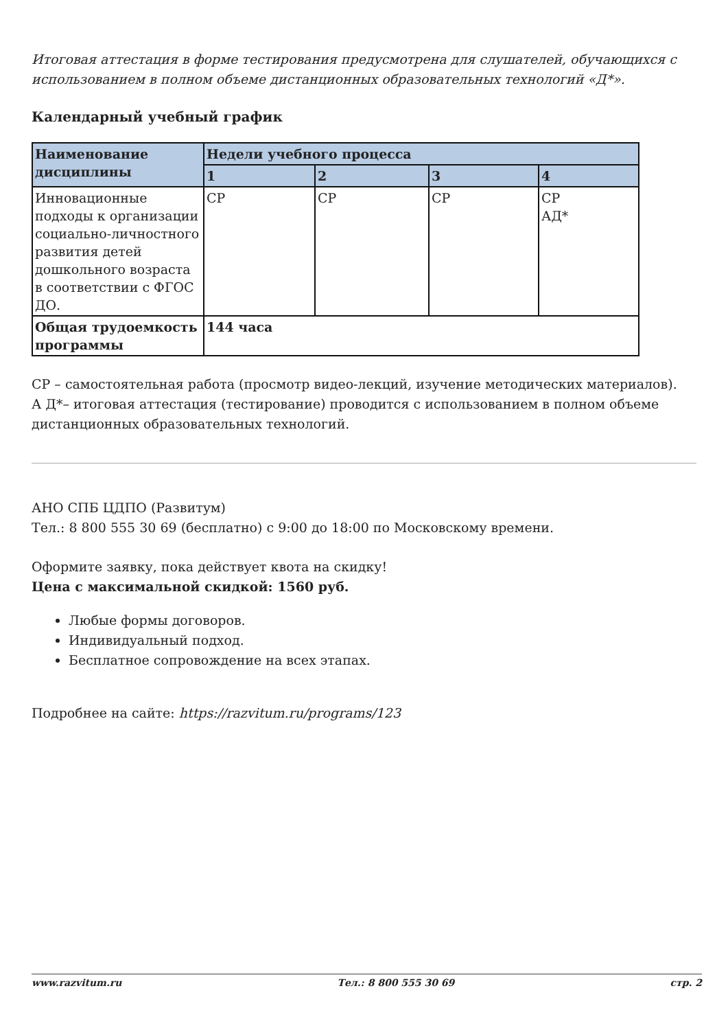Итоговая аттестация в форме тестирования предусмотрена для слушателей, обучающихся с использованием в полном объеме дистанционных образовательных технологий «Д*».
Календарный учебный график
| Наименование дисциплины | Недели учебного процесса | | | |
| --- | --- | --- | --- | --- |
| | 1 | 2 | 3 | 4 |
| Инновационные подходы к организации социально-личностного развития детей дошкольного возраста в соответствии с ФГОС ДО. | СР | СР | СР | СР АД* |
| Общая трудоемкость программы | 144 часа | | | |
СР – самостоятельная работа (просмотр видео-лекций, изучение методических материалов).
А Д*– итоговая аттестация (тестирование) проводится с использованием в полном объеме дистанционных образовательных технологий.
АНО СПБ ЦДПО (Развитум)
Тел.: 8 800 555 30 69 (бесплатно) с 9:00 до 18:00 по Московскому времени.
Оформите заявку, пока действует квота на скидку!
Цена с максимальной скидкой: 1560 руб.
Любые формы договоров.
Индивидуальный подход.
Бесплатное сопровождение на всех этапах.
Подробнее на сайте: https://razvitum.ru/programs/123
www.razvitum.ru Тел.: 8 800 555 30 69 стр. 2